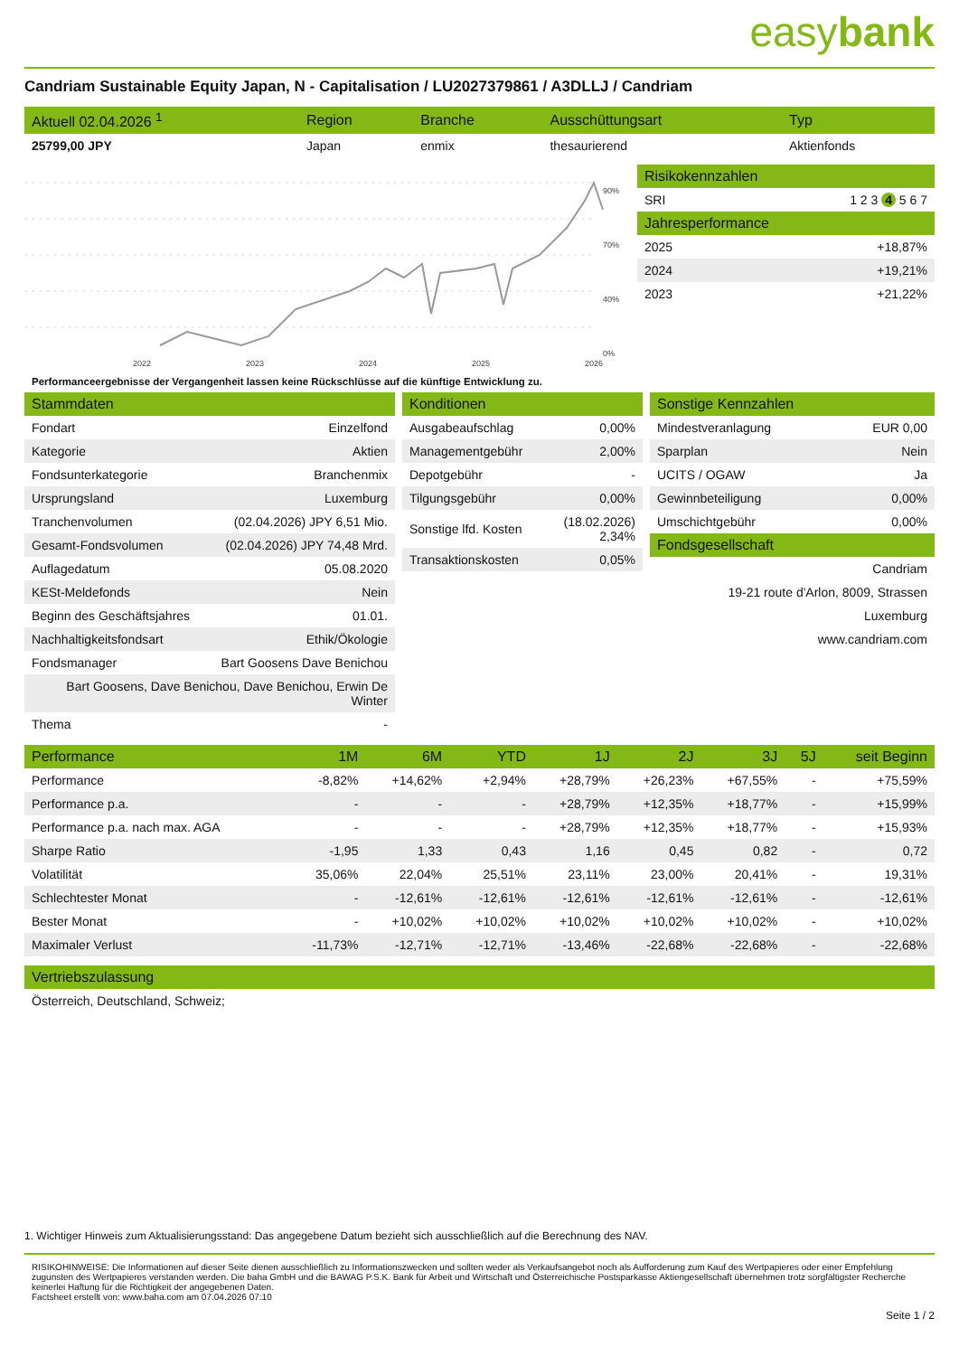easybank
Candriam Sustainable Equity Japan, N - Capitalisation / LU2027379861 / A3DLLJ / Candriam
| Aktuell 02.04.2026 <sup>1</sup> | Region | Branche | Ausschüttungsart | Typ |
| --- | --- | --- | --- | --- |
| 25799,00 JPY | Japan | enmix | thesaurierend | Aktienfonds |
90%
70%
40%
0%
2022
2023
2024
2025
2026
Performanceergebnisse der Vergangenheit lassen keine Rückschlüsse auf die künftige Entwicklung zu.
| Risikokennzahlen | |
| --- | --- |
| SRI | 1 2 3 4 5 6 7 |
| Jahresperformance | |
| 2025 | +18,87% |
| 2024 | +19,21% |
| 2023 | +21,22% |
| Stammdaten | |
| --- | --- |
| Fondart | Einzelfond |
| Kategorie | Aktien |
| Fondsunterkategorie | Branchenmix |
| Ursprungsland | Luxemburg |
| Tranchenvolumen | (02.04.2026) JPY 6,51 Mio. |
| Gesamt-Fondsvolumen | (02.04.2026) JPY 74,48 Mrd. |
| Auflagedatum | 05.08.2020 |
| KESt-Meldefonds | Nein |
| Beginn des Geschäftsjahres | 01.01. |
| Nachhaltigkeitsfondsart | Ethik/Ökologie |
| Fondsmanager | Bart Goosens Dave Benichou |
| Bart Goosens, Dave Benichou, Dave Benichou, Erwin De Winter | |
| Thema | - |
| Konditionen | |
| --- | --- |
| Ausgabeaufschlag | 0,00% |
| Managementgebühr | 2,00% |
| Depotgebühr | - |
| Tilgungsgebühr | 0,00% |
| Sonstige lfd. Kosten | (18.02.2026) 2,34% |
| Transaktionskosten | 0,05% |
| Sonstige Kennzahlen | |
| --- | --- |
| Mindestveranlagung | EUR 0,00 |
| Sparplan | Nein |
| UCITS / OGAW | Ja |
| Gewinnbeteiligung | 0,00% |
| Umschichtgebühr | 0,00% |
| Fondsgesellschaft | |
| Candriam | |
| 19-21 route d'Arlon, 8009, Strassen | |
| Luxemburg | |
| www.candriam.com | |
| Performance | 1M | 6M | YTD | 1J | 2J | 3J | 5J | seit Beginn |
| --- | --- | --- | --- | --- | --- | --- | --- | --- |
| Performance | -8,82% | +14,62% | +2,94% | +28,79% | +26,23% | +67,55% | - | +75,59% |
| Performance p.a. | - | - | - | +28,79% | +12,35% | +18,77% | - | +15,99% |
| Performance p.a. nach max. AGA | - | - | - | +28,79% | +12,35% | +18,77% | - | +15,93% |
| Sharpe Ratio | -1,95 | 1,33 | 0,43 | 1,16 | 0,45 | 0,82 | - | 0,72 |
| Volatilität | 35,06% | 22,04% | 25,51% | 23,11% | 23,00% | 20,41% | - | 19,31% |
| Schlechtester Monat | - | -12,61% | -12,61% | -12,61% | -12,61% | -12,61% | - | -12,61% |
| Bester Monat | - | +10,02% | +10,02% | +10,02% | +10,02% | +10,02% | - | +10,02% |
| Maximaler Verlust | -11,73% | -12,71% | -12,71% | -13,46% | -22,68% | -22,68% | - | -22,68% |
| Vertriebszulassung |
| --- |
| Österreich, Deutschland, Schweiz; |
1. Wichtiger Hinweis zum Aktualisierungsstand: Das angegebene Datum bezieht sich ausschließlich auf die Berechnung des NAV.
RISIKOHINWEISE: Die Informationen auf dieser Seite dienen ausschließlich zu Informationszwecken und sollten weder als Verkaufsangebot noch als Aufforderung zum Kauf des Wertpapieres oder einer Empfehlung zugunsten des Wertpapieres verstanden werden. Die baha GmbH und die BAWAG P.S.K. Bank für Arbeit und Wirtschaft und Österreichische Postsparkasse Aktiengesellschaft übernehmen trotz sorgfältigster Recherche keinerlei Haftung für die Richtigkeit der angegebenen Daten.
Factsheet erstellt von: www.baha.com am 07.04.2026 07:10
Seite 1 / 2